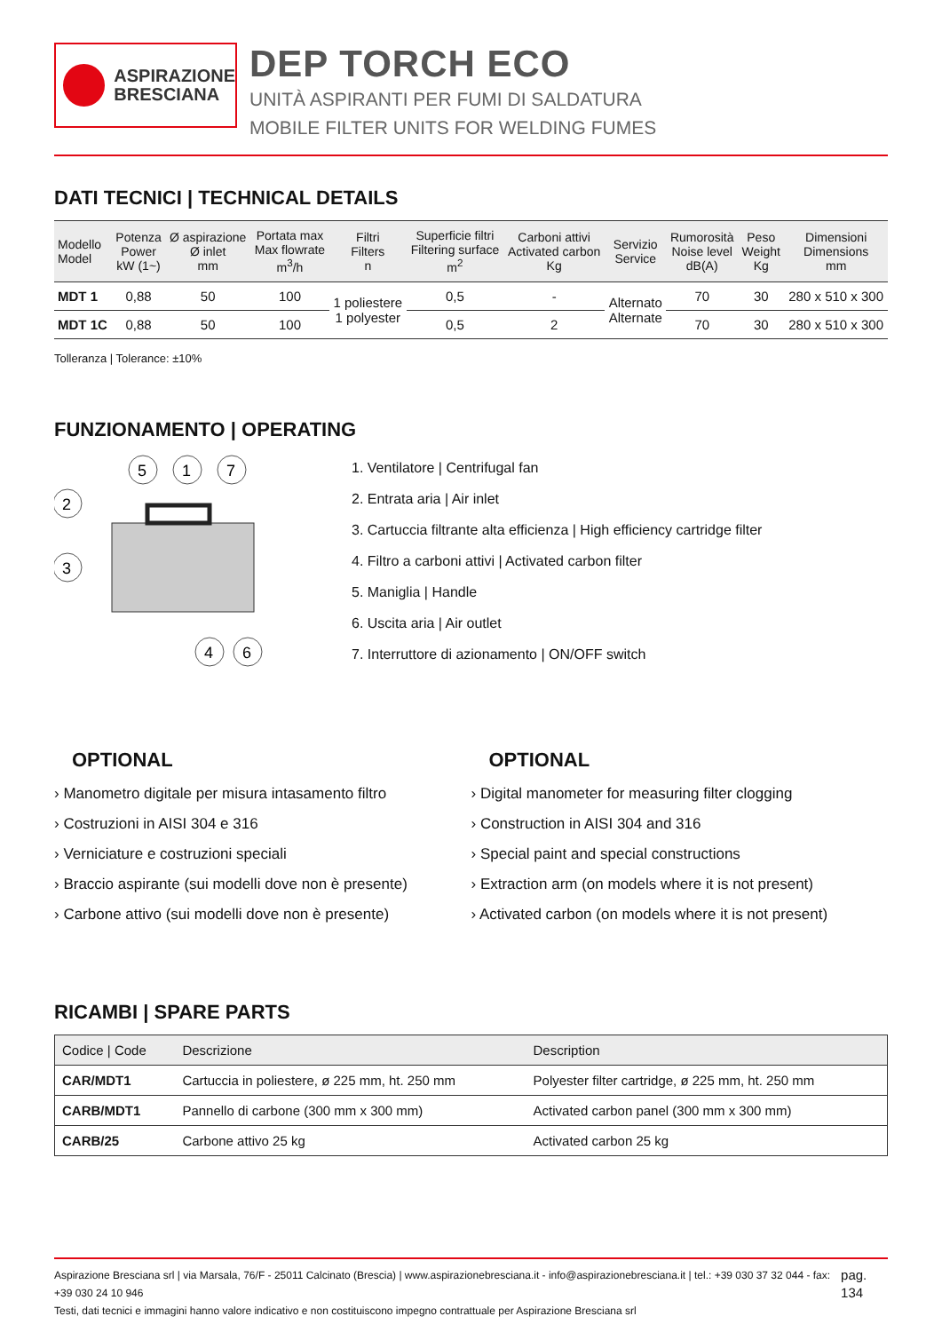ASPIRAZIONE
BRESCIANA
DEP TORCH ECO
UNITÀ ASPIRANTI PER FUMI DI SALDATURA
MOBILE FILTER UNITS FOR WELDING FUMES
DATI TECNICI | TECHNICAL DETAILS
| Modello Model | Potenza Power kW (1~) | Ø aspirazione Ø inlet mm | Portata max Max flowrate m<sup>3</sup>/h | Filtri Filters n | Superficie filtri Filtering surface m<sup>2</sup> | Carboni attivi Activated carbon Kg | Servizio Service | Rumorosità Noise level dB(A) | Peso Weight Kg | Dimensioni Dimensions mm |
| --- | --- | --- | --- | --- | --- | --- | --- | --- | --- | --- |
| MDT 1 | 0,88 | 50 | 100 | 1 poliestere 1 polyester | 0,5 | - | Alternato Alternate | 70 | 30 | 280 x 510 x 300 |
| MDT 1C | 0,88 | 50 | 100 | | 0,5 | 2 | | 70 | 30 | 280 x 510 x 300 |
Tolleranza | Tolerance: ±10%
FUNZIONAMENTO | OPERATING
5
1
7
2
3
4
6
1. Ventilatore | Centrifugal fan
2. Entrata aria | Air inlet
3. Cartuccia filtrante alta efficienza | High efficiency cartridge filter
4. Filtro a carboni attivi | Activated carbon filter
5. Maniglia | Handle
6. Uscita aria | Air outlet
7. Interruttore di azionamento | ON/OFF switch
OPTIONAL
› Manometro digitale per misura intasamento filtro
› Costruzioni in AISI 304 e 316
› Verniciature e costruzioni speciali
› Braccio aspirante (sui modelli dove non è presente)
› Carbone attivo (sui modelli dove non è presente)
OPTIONAL
› Digital manometer for measuring filter clogging
› Construction in AISI 304 and 316
› Special paint and special constructions
› Extraction arm (on models where it is not present)
› Activated carbon (on models where it is not present)
RICAMBI | SPARE PARTS
| Codice / Code | Descrizione | Description |
| --- | --- | --- |
| CAR/MDT1 | Cartuccia in poliestere, ø 225 mm, ht. 250 mm | Polyester filter cartridge, ø 225 mm, ht. 250 mm |
| CARB/MDT1 | Pannello di carbone (300 mm x 300 mm) | Activated carbon panel (300 mm x 300 mm) |
| CARB/25 | Carbone attivo 25 kg | Activated carbon 25 kg |
Aspirazione Bresciana srl | via Marsala, 76/F - 25011 Calcinato (Brescia) | www.aspirazionebresciana.it - info@aspirazionebresciana.it | tel.: +39 030 37 32 044 - fax: +39 030 24 10 946
Testi, dati tecnici e immagini hanno valore indicativo e non costituiscono impegno contrattuale per Aspirazione Bresciana srl
pag. 134